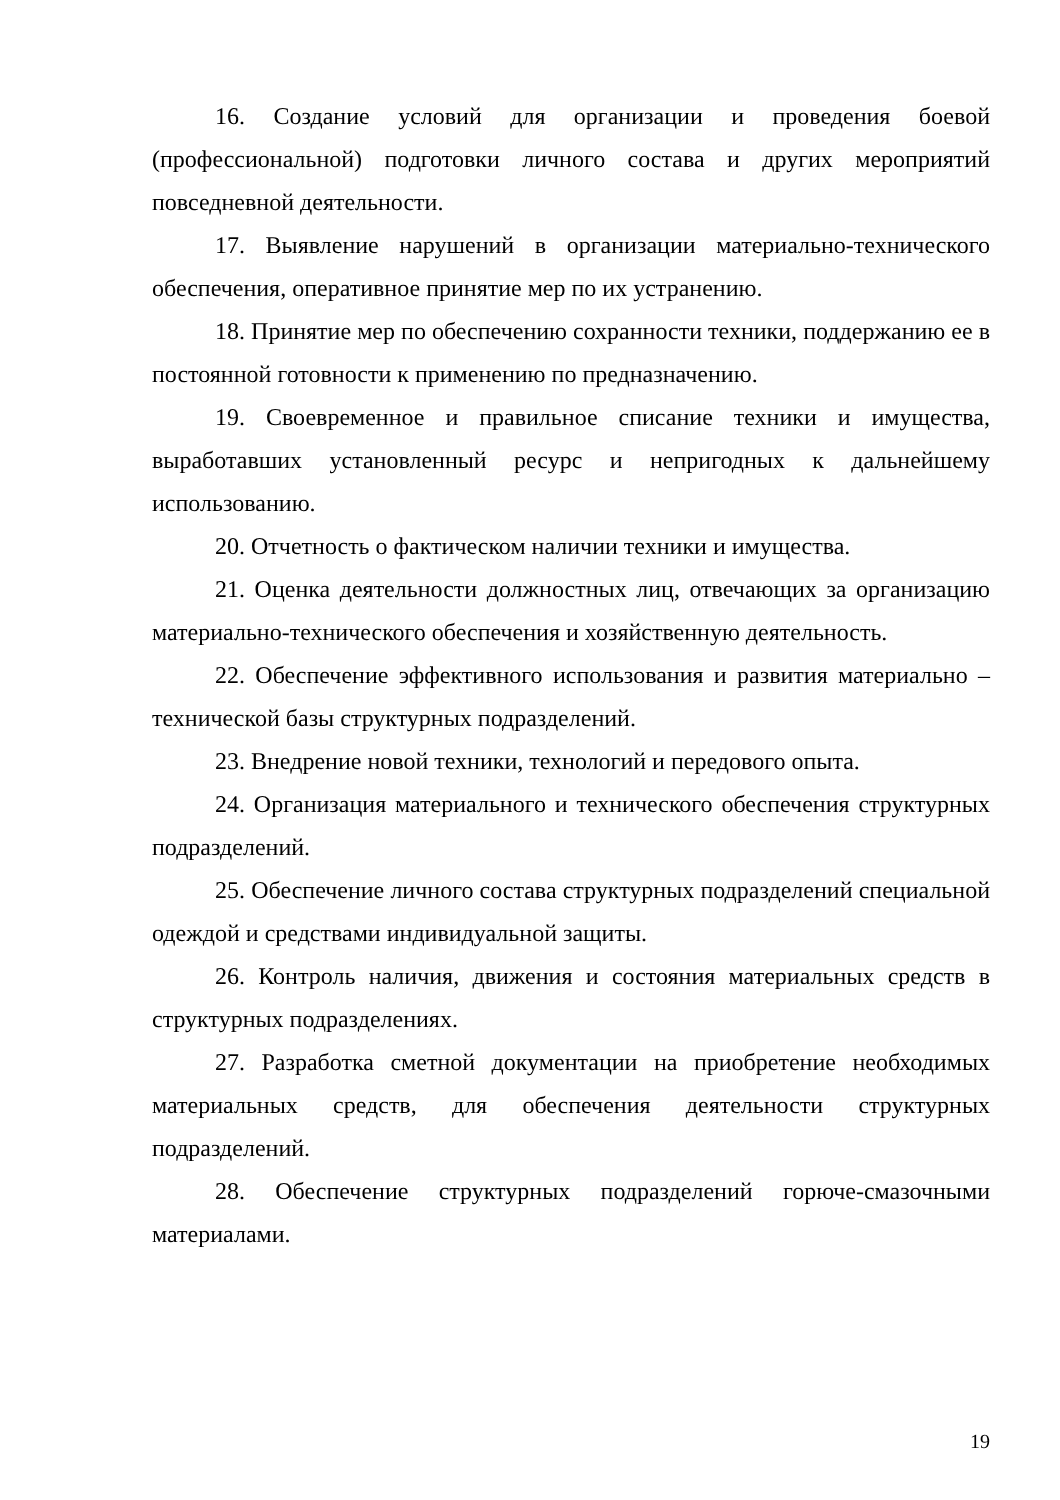16. Создание условий для организации и проведения боевой (профессиональной) подготовки личного состава и других мероприятий повседневной деятельности.
17. Выявление нарушений в организации материально-технического обеспечения, оперативное принятие мер по их устранению.
18. Принятие мер по обеспечению сохранности техники, поддержанию ее в постоянной готовности к применению по предназначению.
19. Своевременное и правильное списание техники и имущества, выработавших установленный ресурс и непригодных к дальнейшему использованию.
20. Отчетность о фактическом наличии техники и имущества.
21. Оценка деятельности должностных лиц, отвечающих за организацию материально-технического обеспечения и хозяйственную деятельность.
22. Обеспечение эффективного использования и развития материально – технической базы структурных подразделений.
23. Внедрение новой техники, технологий и передового опыта.
24. Организация материального и технического обеспечения структурных подразделений.
25. Обеспечение личного состава структурных подразделений специальной одеждой и средствами индивидуальной защиты.
26. Контроль наличия, движения и состояния материальных средств в структурных подразделениях.
27. Разработка сметной документации на приобретение необходимых материальных средств, для обеспечения деятельности структурных подразделений.
28. Обеспечение структурных подразделений горюче-смазочными материалами.
19